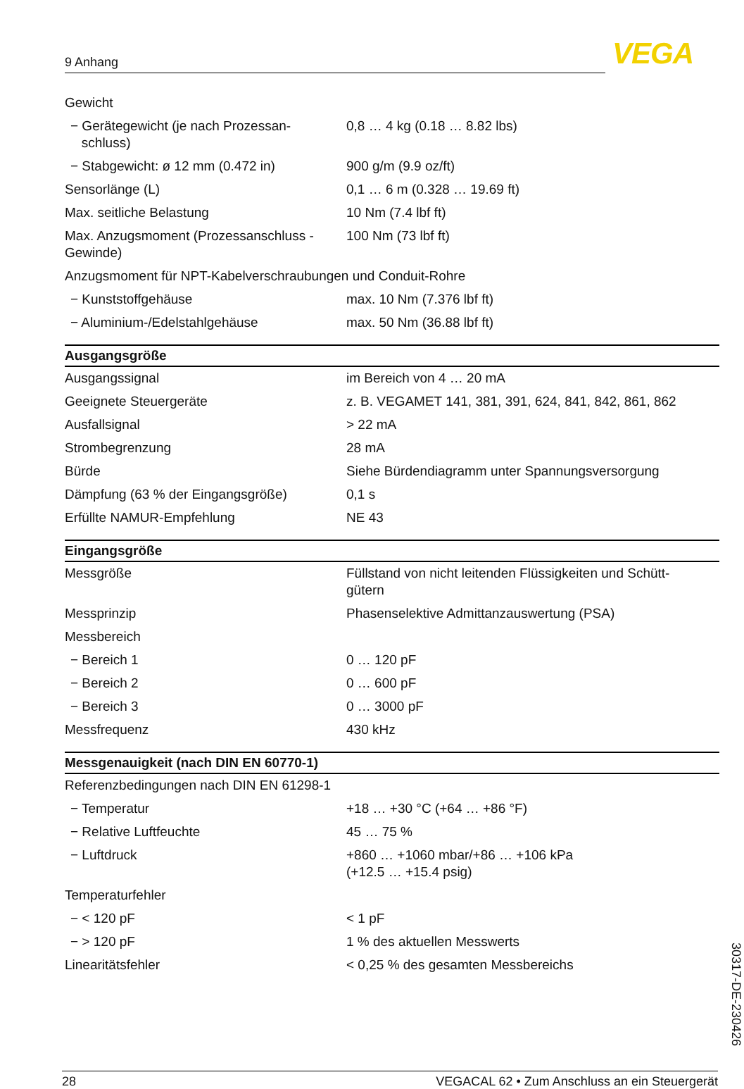9 Anhang VEGA
| Gewicht | |
| − Gerätegewicht (je nach Prozessan- schluss) | 0,8 … 4 kg (0.18 … 8.82 lbs) |
| − Stabgewicht: ø 12 mm (0.472 in) | 900 g/m (9.9 oz/ft) |
| Sensorlänge (L) | 0,1 … 6 m (0.328 … 19.69 ft) |
| Max. seitliche Belastung | 10 Nm (7.4 lbf ft) |
| Max. Anzugsmoment (Prozessanschluss - Gewinde) | 100 Nm (73 lbf ft) |
| Anzugsmoment für NPT-Kabelverschraubungen und Conduit-Rohre | |
| − Kunststoffgehäuse | max. 10 Nm (7.376 lbf ft) |
| − Aluminium-/Edelstahlgehäuse | max. 50 Nm (36.88 lbf ft) |
| Ausgangsgröße | |
| Ausgangssignal | im Bereich von 4 … 20 mA |
| Geeignete Steuergeräte | z. B. VEGAMET 141, 381, 391, 624, 841, 842, 861, 862 |
| Ausfallsignal | > 22 mA |
| Strombegrenzung | 28 mA |
| Bürde | Siehe Bürdendiagramm unter Spannungsversorgung |
| Dämpfung (63 % der Eingangsgröße) | 0,1 s |
| Erfüllte NAMUR-Empfehlung | NE 43 |
| Eingangsgröße | |
| Messgröße | Füllstand von nicht leitenden Flüssigkeiten und Schütt- gütern |
| Messprinzip | Phasenselektive Admittanzauswertung (PSA) |
| Messbereich | |
| − Bereich 1 | 0 … 120 pF |
| − Bereich 2 | 0 … 600 pF |
| − Bereich 3 | 0 … 3000 pF |
| Messfrequenz | 430 kHz |
| Messgenauigkeit (nach DIN EN 60770-1) | |
| Referenzbedingungen nach DIN EN 61298-1 | |
| − Temperatur | +18 … +30 °C (+64 … +86 °F) |
| − Relative Luftfeuchte | 45 … 75 % |
| − Luftdruck | +860 … +1060 mbar/+86 … +106 kPa (+12.5 … +15.4 psig) |
| Temperaturfehler | |
| − < 120 pF | < 1 pF |
| − > 120 pF | 1 % des aktuellen Messwerts |
| Linearitätsfehler | < 0,25 % des gesamten Messbereichs |
30317-DE-230426
28 VEGACAL 62 • Zum Anschluss an ein Steuergerät